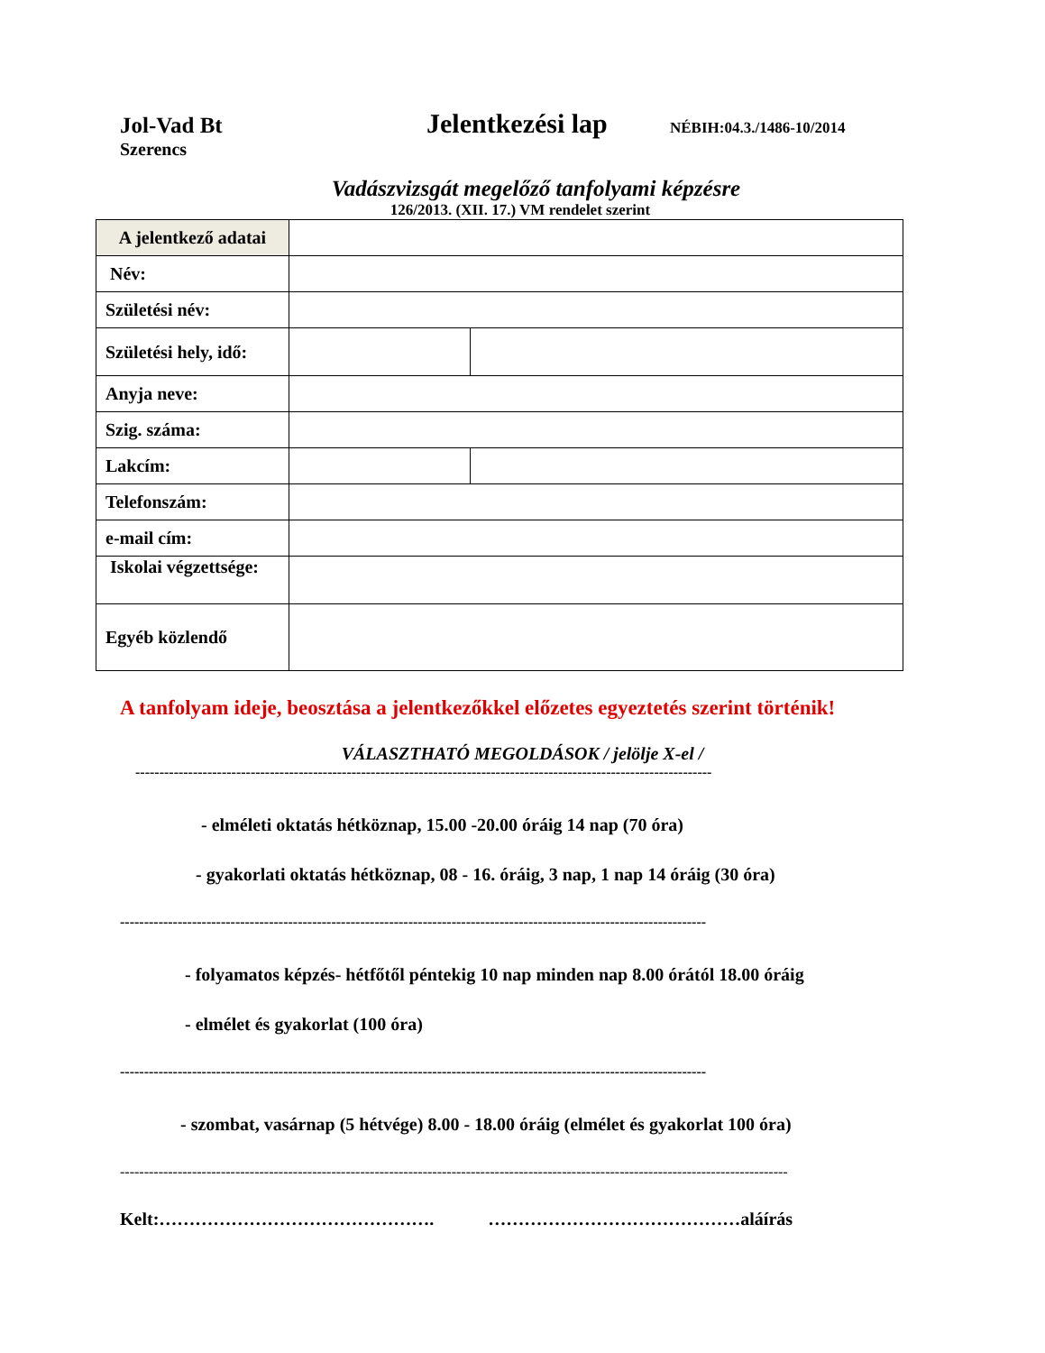Jol-Vad Bt
Jelentkezési lap
NÉBIH:04.3./1486-10/2014
Szerencs
Vadászvizsgát megelőző tanfolyami képzésre
126/2013. (XII. 17.) VM rendelet szerint
| A jelentkező adatai | | |
| Név: | | |
| Születési név: | | |
| Születési hely, idő: | | |
| Anyja neve: | | |
| Szig. száma: | | |
| Lakcím: | | |
| Telefonszám: | | |
| e-mail cím: | | |
| Iskolai végzettsége: | | |
| Egyéb közlendő | | |
A tanfolyam ideje, beosztása a jelentkezőkkel előzetes egyeztetés szerint történik!
VÁLASZTHATÓ MEGOLDÁSOK / jelölje X-el /
------------------------------------------------------------------------------------------------------------------------
- elméleti oktatás hétköznap, 15.00 -20.00 óráig 14 nap (70 óra)
- gyakorlati oktatás hétköznap, 08 - 16. óráig, 3 nap, 1 nap 14 óráig (30 óra)
--------------------------------------------------------------------------------------------------------------------------
- folyamatos képzés- hétfőtől péntekig 10 nap minden nap 8.00 órától 18.00 óráig
- elmélet és gyakorlat (100 óra)
--------------------------------------------------------------------------------------------------------------------------
- szombat, vasárnap (5 hétvége) 8.00 - 18.00 óráig (elmélet és gyakorlat 100 óra)
-------------------------------------------------------------------------------------------------------------------------------------------
Kelt:………………………………………. ……………………………………aláírás